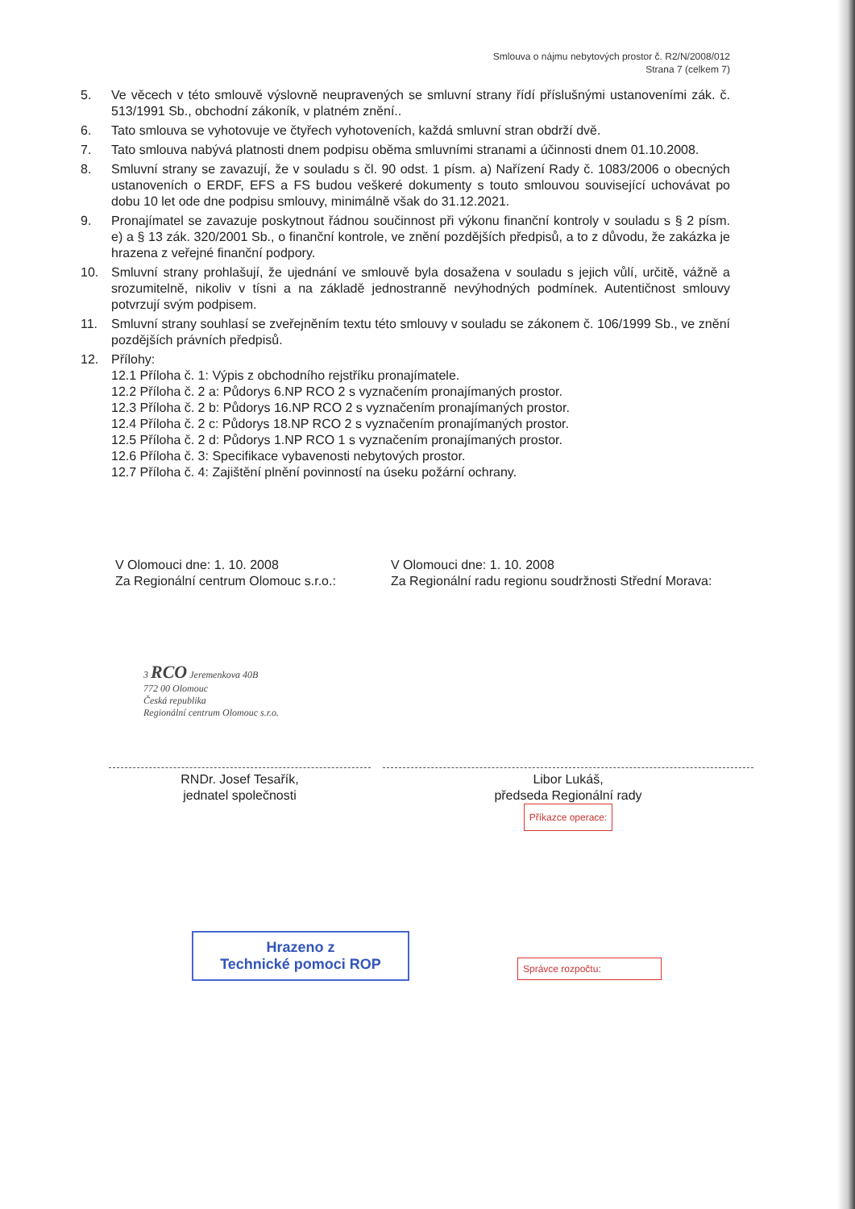Smlouva o nájmu nebytových prostor č. R2/N/2008/012
Strana 7 (celkem 7)
5. Ve věcech v této smlouvě výslovně neupravených se smluvní strany řídí příslušnými ustanoveními zák. č. 513/1991 Sb., obchodní zákoník, v platném znění..
6. Tato smlouva se vyhotovuje ve čtyřech vyhotoveních, každá smluvní stran obdrží dvě.
7. Tato smlouva nabývá platnosti dnem podpisu oběma smluvními stranami a účinnosti dnem 01.10.2008.
8. Smluvní strany se zavazují, že v souladu s čl. 90 odst. 1 písm. a) Nařízení Rady č. 1083/2006 o obecných ustanoveních o ERDF, EFS a FS budou veškeré dokumenty s touto smlouvou související uchovávat po dobu 10 let ode dne podpisu smlouvy, minimálně však do 31.12.2021.
9. Pronajímatel se zavazuje poskytnout řádnou součinnost při výkonu finanční kontroly v souladu s § 2 písm. e) a § 13 zák. 320/2001 Sb., o finanční kontrole, ve znění pozdějších předpisů, a to z důvodu, že zakázka je hrazena z veřejné finanční podpory.
10. Smluvní strany prohlašují, že ujednání ve smlouvě byla dosažena v souladu s jejich vůlí, určitě, vážně a srozumitelně, nikoliv v tísni a na základě jednostranně nevýhodných podmínek. Autentičnost smlouvy potvrzují svým podpisem.
11. Smluvní strany souhlasí se zveřejněním textu této smlouvy v souladu se zákonem č. 106/1999 Sb., ve znění pozdějších právních předpisů.
12. Přílohy:
12.1 Příloha č. 1: Výpis z obchodního rejstříku pronajímatele.
12.2 Příloha č. 2 a: Půdorys 6.NP RCO 2 s vyznačením pronajímaných prostor.
12.3 Příloha č. 2 b: Půdorys 16.NP RCO 2 s vyznačením pronajímaných prostor.
12.4 Příloha č. 2 c: Půdorys 18.NP RCO 2 s vyznačením pronajímaných prostor.
12.5 Příloha č. 2 d: Půdorys 1.NP RCO 1 s vyznačením pronajímaných prostor.
12.6 Příloha č. 3: Specifikace vybavenosti nebytových prostor.
12.7 Příloha č. 4: Zajištění plnění povinností na úseku požární ochrany.
V Olomouci dne: 1. 10. 2008
Za Regionální centrum Olomouc s.r.o.:
V Olomouci dne: 1. 10. 2008
Za Regionální radu regionu soudržnosti Střední Morava:
3 RCO Jeremenkova 40B
772 00 Olomouc
Česká republika
Regionální centrum Olomouc s.r.o.
RNDr. Josef Tesařík,
jednatel společnosti
Libor Lukáš,
předseda Regionální rady
Příkazce operace:
Hrazeno z
Technické pomoci ROP
Správce rozpočtu: